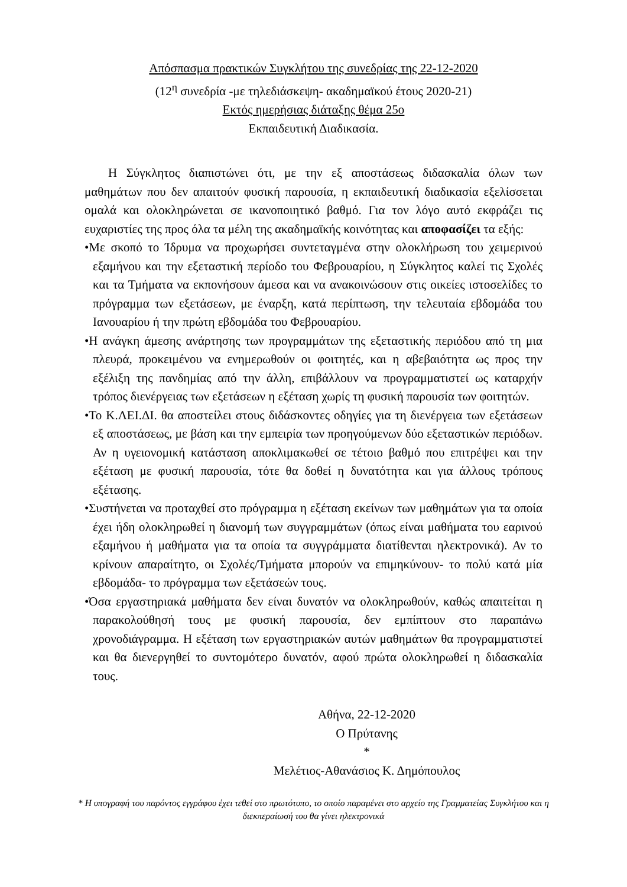Απόσπασμα πρακτικών Συγκλήτου της συνεδρίας της 22-12-2020
(12<sup>η</sup> συνεδρία -με τηλεδιάσκεψη- ακαδημαϊκού έτους 2020-21)
Εκτός ημερήσιας διάταξης θέμα 25ο
Εκπαιδευτική Διαδικασία.
Η Σύγκλητος διαπιστώνει ότι, με την εξ αποστάσεως διδασκαλία όλων των μαθημάτων που δεν απαιτούν φυσική παρουσία, η εκπαιδευτική διαδικασία εξελίσσεται ομαλά και ολοκληρώνεται σε ικανοποιητικό βαθμό. Για τον λόγο αυτό εκφράζει τις ευχαριστίες της προς όλα τα μέλη της ακαδημαϊκής κοινότητας και αποφασίζει τα εξής:
•Με σκοπό το Ίδρυμα να προχωρήσει συντεταγμένα στην ολοκλήρωση του χειμερινού εξαμήνου και την εξεταστική περίοδο του Φεβρουαρίου, η Σύγκλητος καλεί τις Σχολές και τα Τμήματα να εκπονήσουν άμεσα και να ανακοινώσουν στις οικείες ιστοσελίδες το πρόγραμμα των εξετάσεων, με έναρξη, κατά περίπτωση, την τελευταία εβδομάδα του Ιανουαρίου ή την πρώτη εβδομάδα του Φεβρουαρίου.
•Η ανάγκη άμεσης ανάρτησης των προγραμμάτων της εξεταστικής περιόδου από τη μια πλευρά, προκειμένου να ενημερωθούν οι φοιτητές, και η αβεβαιότητα ως προς την εξέλιξη της πανδημίας από την άλλη, επιβάλλουν να προγραμματιστεί ως καταρχήν τρόπος διενέργειας των εξετάσεων η εξέταση χωρίς τη φυσική παρουσία των φοιτητών.
•Το Κ.ΛΕΙ.ΔΙ. θα αποστείλει στους διδάσκοντες οδηγίες για τη διενέργεια των εξετάσεων εξ αποστάσεως, με βάση και την εμπειρία των προηγούμενων δύο εξεταστικών περιόδων. Αν η υγειονομική κατάσταση αποκλιμακωθεί σε τέτοιο βαθμό που επιτρέψει και την εξέταση με φυσική παρουσία, τότε θα δοθεί η δυνατότητα και για άλλους τρόπους εξέτασης.
•Συστήνεται να προταχθεί στο πρόγραμμα η εξέταση εκείνων των μαθημάτων για τα οποία έχει ήδη ολοκληρωθεί η διανομή των συγγραμμάτων (όπως είναι μαθήματα του εαρινού εξαμήνου ή μαθήματα για τα οποία τα συγγράμματα διατίθενται ηλεκτρονικά). Αν το κρίνουν απαραίτητο, οι Σχολές/Τμήματα μπορούν να επιμηκύνουν- το πολύ κατά μία εβδομάδα- το πρόγραμμα των εξετάσεών τους.
•Όσα εργαστηριακά μαθήματα δεν είναι δυνατόν να ολοκληρωθούν, καθώς απαιτείται η παρακολούθησή τους με φυσική παρουσία, δεν εμπίπτουν στο παραπάνω χρονοδιάγραμμα. Η εξέταση των εργαστηριακών αυτών μαθημάτων θα προγραμματιστεί και θα διενεργηθεί το συντομότερο δυνατόν, αφού πρώτα ολοκληρωθεί η διδασκαλία τους.
Αθήνα, 22-12-2020
Ο Πρύτανης
*
Μελέτιος-Αθανάσιος Κ. Δημόπουλος
* Η υπογραφή του παρόντος εγγράφου έχει τεθεί στο πρωτότυπο, το οποίο παραμένει στο αρχείο της Γραμματείας Συγκλήτου και η διεκπεραίωσή του θα γίνει ηλεκτρονικά